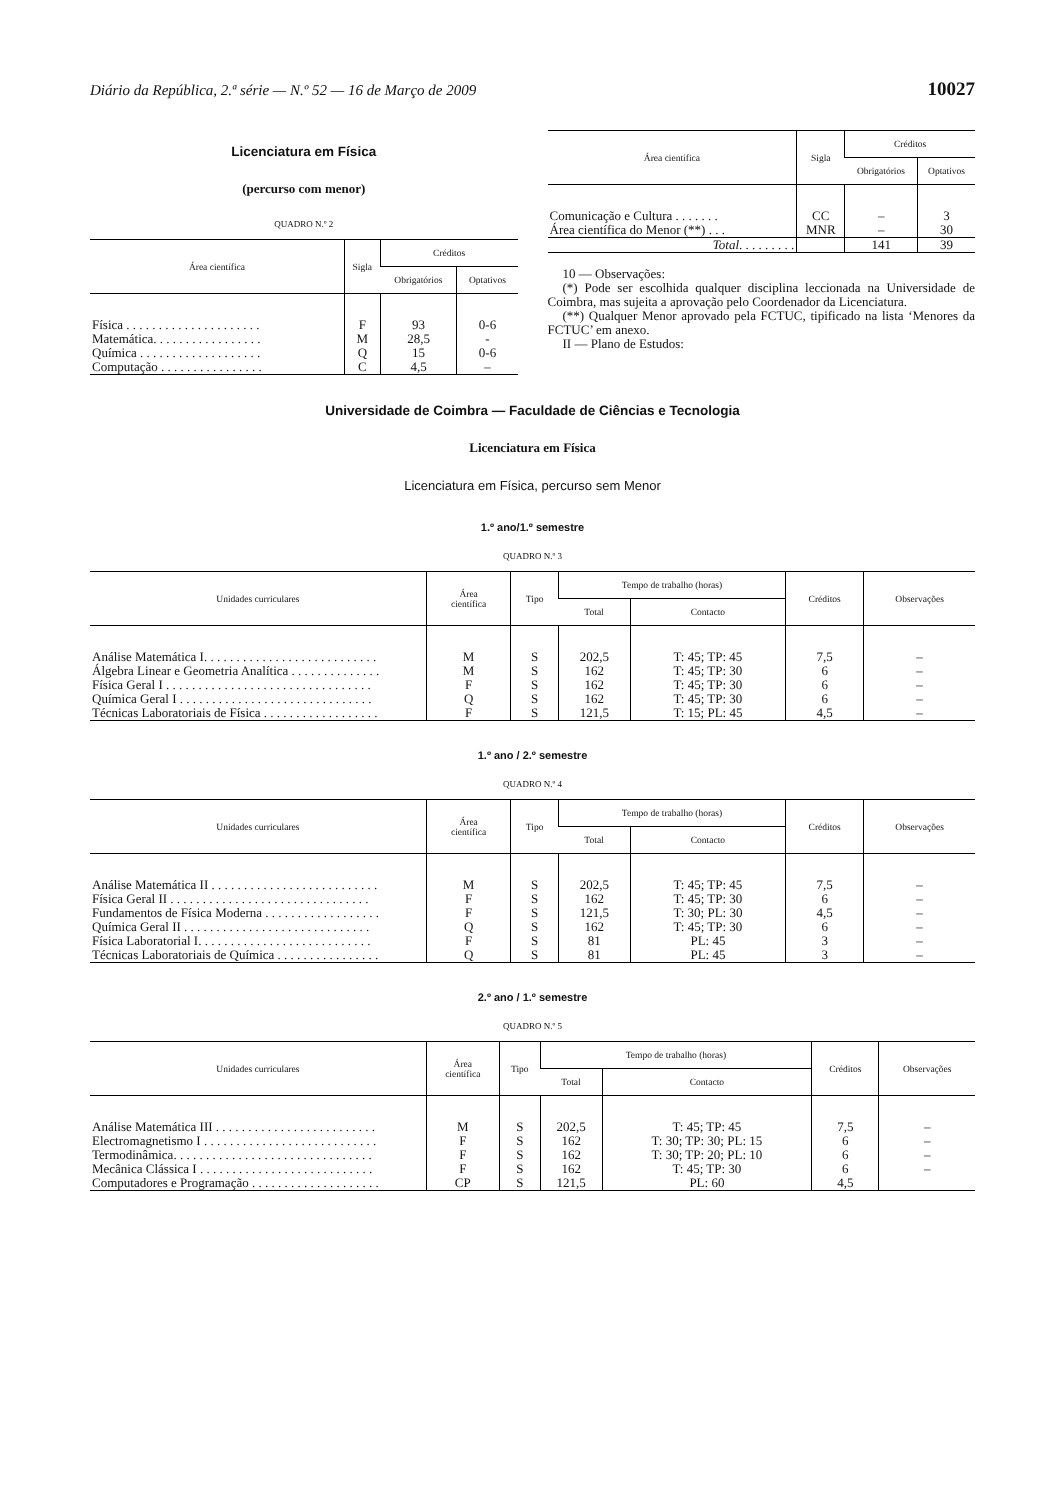Diário da República, 2.ª série — N.º 52 — 16 de Março de 2009 10027
Licenciatura em Física
(percurso com menor)
QUADRO N.º 2
| Área científica | Sigla | Créditos | |
| --- | --- | --- | --- |
| | | Obrigatórios | Optativos |
| Física . . . . . . . . . . . . . . . . . . . . . | F | 93 | 0-6 |
| Matemática. . . . . . . . . . . . . . . . . | M | 28,5 | - |
| Química . . . . . . . . . . . . . . . . . . . | Q | 15 | 0-6 |
| Computação . . . . . . . . . . . . . . . . | C | 4,5 | – |
| Área científica | Sigla | Créditos | |
| --- | --- | --- | --- |
| | | Obrigatórios | Optativos |
| Comunicação e Cultura . . . . . . . | CC | – | 3 |
| Área científica do Menor (**) . . . | MNR | – | 30 |
| Total . . . . . . . . . | | 141 | 39 |
10 — Observações:
(*) Pode ser escolhida qualquer disciplina leccionada na Universidade de Coimbra, mas sujeita a aprovação pelo Coordenador da Licenciatura.
(**) Qualquer Menor aprovado pela FCTUC, tipificado na lista ‘Menores da FCTUC’ em anexo.
II — Plano de Estudos:
Universidade de Coimbra — Faculdade de Ciências e Tecnologia
Licenciatura em Física
Licenciatura em Física, percurso sem Menor
1.º ano/1.º semestre
QUADRO N.º 3
| Unidades curriculares | Área científica | Tipo | Tempo de trabalho (horas) | | Créditos | Observações |
| --- | --- | --- | --- | --- | --- | --- |
| | | | Total | Contacto | | |
| Análise Matemática I. . . . . . . . . . . . . . . . . . . . . . . . . . . | M | S | 202,5 | T: 45; TP: 45 | 7,5 | – |
| Álgebra Linear e Geometria Analítica . . . . . . . . . . . . . . | M | S | 162 | T: 45; TP: 30 | 6 | – |
| Física Geral I . . . . . . . . . . . . . . . . . . . . . . . . . . . . . . . . | F | S | 162 | T: 45; TP: 30 | 6 | – |
| Química Geral I . . . . . . . . . . . . . . . . . . . . . . . . . . . . . . | Q | S | 162 | T: 45; TP: 30 | 6 | – |
| Técnicas Laboratoriais de Física . . . . . . . . . . . . . . . . . . | F | S | 121,5 | T: 15; PL: 45 | 4,5 | – |
1.º ano / 2.º semestre
QUADRO N.º 4
| Unidades curriculares | Área científica | Tipo | Tempo de trabalho (horas) | | Créditos | Observações |
| --- | --- | --- | --- | --- | --- | --- |
| | | | Total | Contacto | | |
| Análise Matemática II . . . . . . . . . . . . . . . . . . . . . . . . . . | M | S | 202,5 | T: 45; TP: 45 | 7,5 | – |
| Física Geral II . . . . . . . . . . . . . . . . . . . . . . . . . . . . . . . | F | S | 162 | T: 45; TP: 30 | 6 | – |
| Fundamentos de Física Moderna . . . . . . . . . . . . . . . . . . | F | S | 121,5 | T: 30; PL: 30 | 4,5 | – |
| Química Geral II . . . . . . . . . . . . . . . . . . . . . . . . . . . . . | Q | S | 162 | T: 45; TP: 30 | 6 | – |
| Física Laboratorial I. . . . . . . . . . . . . . . . . . . . . . . . . . . | F | S | 81 | PL: 45 | 3 | – |
| Técnicas Laboratoriais de Química . . . . . . . . . . . . . . . . | Q | S | 81 | PL: 45 | 3 | – |
2.º ano / 1.º semestre
QUADRO N.º 5
| Unidades curriculares | Área científica | Tipo | Tempo de trabalho (horas) | | Créditos | Observações |
| --- | --- | --- | --- | --- | --- | --- |
| | | | Total | Contacto | | |
| Análise Matemática III . . . . . . . . . . . . . . . . . . . . . . . . . | M | S | 202,5 | T: 45; TP: 45 | 7,5 | – |
| Electromagnetismo I . . . . . . . . . . . . . . . . . . . . . . . . . . . | F | S | 162 | T: 30; TP: 30; PL: 15 | 6 | – |
| Termodinâmica. . . . . . . . . . . . . . . . . . . . . . . . . . . . . . . | F | S | 162 | T: 30; TP: 20; PL: 10 | 6 | – |
| Mecânica Clássica I . . . . . . . . . . . . . . . . . . . . . . . . . . . | F | S | 162 | T: 45; TP: 30 | 6 | – |
| Computadores e Programação . . . . . . . . . . . . . . . . . . . . | CP | S | 121,5 | PL: 60 | 4,5 | |